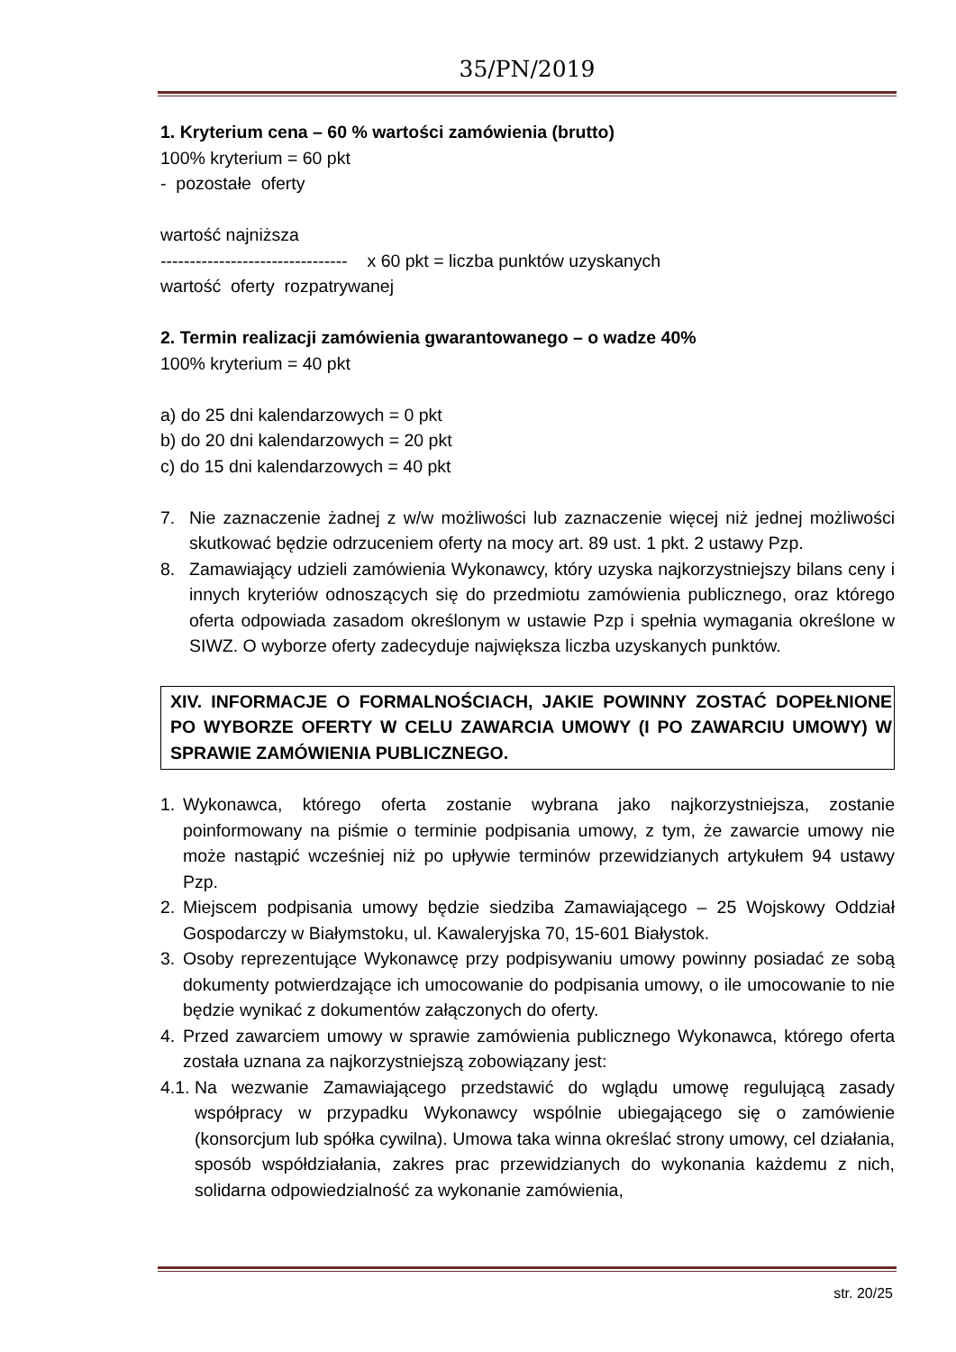35/PN/2019
1. Kryterium cena – 60 % wartości zamówienia (brutto)
100% kryterium = 60 pkt
- pozostałe oferty
wartość najniższa
-------------------------------- x 60 pkt = liczba punktów uzyskanych
wartość oferty rozpatrywanej
2. Termin realizacji zamówienia gwarantowanego – o wadze 40%
100% kryterium = 40 pkt
a) do 25 dni kalendarzowych = 0 pkt
b) do 20 dni kalendarzowych = 20 pkt
c) do 15 dni kalendarzowych = 40 pkt
7. Nie zaznaczenie żadnej z w/w możliwości lub zaznaczenie więcej niż jednej możliwości skutkować będzie odrzuceniem oferty na mocy art. 89 ust. 1 pkt. 2 ustawy Pzp.
8. Zamawiający udzieli zamówienia Wykonawcy, który uzyska najkorzystniejszy bilans ceny i innych kryteriów odnoszących się do przedmiotu zamówienia publicznego, oraz którego oferta odpowiada zasadom określonym w ustawie Pzp i spełnia wymagania określone w SIWZ. O wyborze oferty zadecyduje największa liczba uzyskanych punktów.
XIV. INFORMACJE O FORMALNOŚCIACH, JAKIE POWINNY ZOSTAĆ DOPEŁNIONE PO WYBORZE OFERTY W CELU ZAWARCIA UMOWY (I PO ZAWARCIU UMOWY) W SPRAWIE ZAMÓWIENIA PUBLICZNEGO.
1. Wykonawca, którego oferta zostanie wybrana jako najkorzystniejsza, zostanie poinformowany na piśmie o terminie podpisania umowy, z tym, że zawarcie umowy nie może nastąpić wcześniej niż po upływie terminów przewidzianych artykułem 94 ustawy Pzp.
2. Miejscem podpisania umowy będzie siedziba Zamawiającego – 25 Wojskowy Oddział Gospodarczy w Białymstoku, ul. Kawaleryjska 70, 15-601 Białystok.
3. Osoby reprezentujące Wykonawcę przy podpisywaniu umowy powinny posiadać ze sobą dokumenty potwierdzające ich umocowanie do podpisania umowy, o ile umocowanie to nie będzie wynikać z dokumentów załączonych do oferty.
4. Przed zawarciem umowy w sprawie zamówienia publicznego Wykonawca, którego oferta została uznana za najkorzystniejszą zobowiązany jest:
4.1. Na wezwanie Zamawiającego przedstawić do wglądu umowę regulującą zasady współpracy w przypadku Wykonawcy wspólnie ubiegającego się o zamówienie (konsorcjum lub spółka cywilna). Umowa taka winna określać strony umowy, cel działania, sposób współdziałania, zakres prac przewidzianych do wykonania każdemu z nich, solidarna odpowiedzialność za wykonanie zamówienia,
str. 20/25